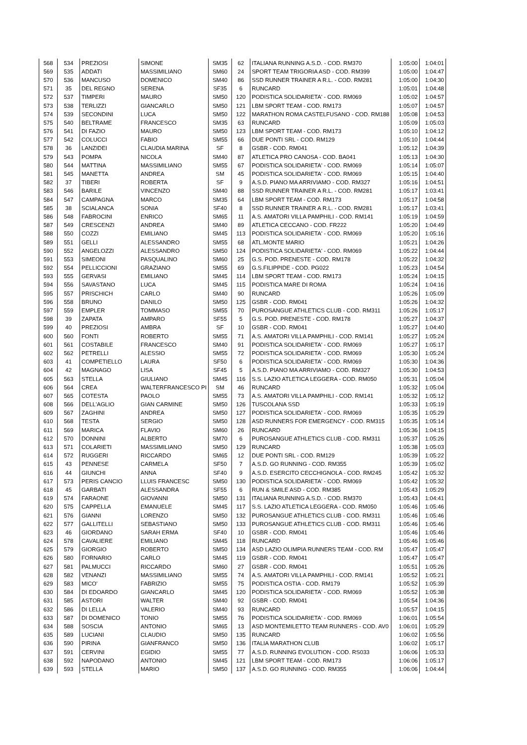| 568 | 534 | PREZIOSI | SIMONE | SM35 | 62 | ITALIANA RUNNING A.S.D. - COD. RM370 | 1:05:00 | 1:04:01 |
| 569 | 535 | ADDATI | MASSIMILIANO | SM60 | 24 | SPORT TEAM TRIGORIA ASD - COD. RM399 | 1:05:00 | 1:04:47 |
| 570 | 536 | MANCUSO | DOMENICO | SM40 | 86 | SSD RUNNER TRAINER A R.L. - COD. RM281 | 1:05:00 | 1:04:30 |
| 571 | 35 | DEL REGNO | SERENA | SF35 | 6 | RUNCARD | 1:05:01 | 1:04:48 |
| 572 | 537 | TIMPERI | MAURO | SM50 | 120 | PODISTICA SOLIDARIETA' - COD. RM069 | 1:05:02 | 1:04:57 |
| 573 | 538 | TERLIZZI | GIANCARLO | SM50 | 121 | LBM SPORT TEAM - COD. RM173 | 1:05:07 | 1:04:57 |
| 574 | 539 | SECONDINI | LUCA | SM50 | 122 | MARATHON ROMA CASTELFUSANO - COD. RM188 | 1:05:08 | 1:04:53 |
| 575 | 540 | BELTRAME | FRANCESCO | SM35 | 63 | RUNCARD | 1:05:09 | 1:05:03 |
| 576 | 541 | DI FAZIO | MAURO | SM50 | 123 | LBM SPORT TEAM - COD. RM173 | 1:05:10 | 1:04:12 |
| 577 | 542 | COLUCCI | FABIO | SM55 | 66 | DUE PONTI SRL - COD. RM129 | 1:05:10 | 1:04:44 |
| 578 | 36 | LANZIDEI | CLAUDIA MARINA | SF | 8 | GSBR - COD. RM041 | 1:05:12 | 1:04:39 |
| 579 | 543 | POMPA | NICOLA | SM40 | 87 | ATLETICA PRO CANOSA - COD. BA041 | 1:05:13 | 1:04:30 |
| 580 | 544 | MATTINA | MASSIMILIANO | SM55 | 67 | PODISTICA SOLIDARIETA' - COD. RM069 | 1:05:14 | 1:05:07 |
| 581 | 545 | MANETTA | ANDREA | SM | 45 | PODISTICA SOLIDARIETA' - COD. RM069 | 1:05:15 | 1:04:40 |
| 582 | 37 | TIBERI | ROBERTA | SF | 9 | A.S.D. PIANO MA ARRIVIAMO - COD. RM327 | 1:05:16 | 1:04:51 |
| 583 | 546 | BARILE | VINCENZO | SM40 | 88 | SSD RUNNER TRAINER A R.L. - COD. RM281 | 1:05:17 | 1:03:41 |
| 584 | 547 | CAMPAGNA | MARCO | SM35 | 64 | LBM SPORT TEAM - COD. RM173 | 1:05:17 | 1:04:58 |
| 585 | 38 | SCIALANCA | SONIA | SF40 | 8 | SSD RUNNER TRAINER A R.L. - COD. RM281 | 1:05:17 | 1:03:41 |
| 586 | 548 | FABROCINI | ENRICO | SM65 | 11 | A.S. AMATORI VILLA PAMPHILI - COD. RM141 | 1:05:19 | 1:04:59 |
| 587 | 549 | CRESCENZI | ANDREA | SM40 | 89 | ATLETICA CECCANO - COD. FR222 | 1:05:20 | 1:04:49 |
| 588 | 550 | COZZI | EMILIANO | SM45 | 113 | PODISTICA SOLIDARIETA' - COD. RM069 | 1:05:20 | 1:05:16 |
| 589 | 551 | GELLI | ALESSANDRO | SM55 | 68 | ATL.MONTE MARIO | 1:05:21 | 1:04:26 |
| 590 | 552 | ANGELOZZI | ALESSANDRO | SM50 | 124 | PODISTICA SOLIDARIETA' - COD. RM069 | 1:05:22 | 1:04:44 |
| 591 | 553 | SIMEONI | PASQUALINO | SM60 | 25 | G.S. POD. PRENESTE - COD. RM178 | 1:05:22 | 1:04:32 |
| 592 | 554 | PELLICCIONI | GRAZIANO | SM55 | 69 | G.S.FILIPPIDE - COD. PG022 | 1:05:23 | 1:04:54 |
| 593 | 555 | GERVASI | EMILIANO | SM45 | 114 | LBM SPORT TEAM - COD. RM173 | 1:05:24 | 1:04:15 |
| 594 | 556 | SAVASTANO | LUCA | SM45 | 115 | PODISTICA MARE DI ROMA | 1:05:24 | 1:04:16 |
| 595 | 557 | PRISCHICH | CARLO | SM40 | 90 | RUNCARD | 1:05:26 | 1:05:09 |
| 596 | 558 | BRUNO | DANILO | SM50 | 125 | GSBR - COD. RM041 | 1:05:26 | 1:04:32 |
| 597 | 559 | EMPLER | TOMMASO | SM55 | 70 | PUROSANGUE ATHLETICS CLUB - COD. RM311 | 1:05:26 | 1:05:17 |
| 598 | 39 | ZAPATA | AMPARO | SF55 | 5 | G.S. POD. PRENESTE - COD. RM178 | 1:05:27 | 1:04:37 |
| 599 | 40 | PREZIOSI | AMBRA | SF | 10 | GSBR - COD. RM041 | 1:05:27 | 1:04:40 |
| 600 | 560 | FONTI | ROBERTO | SM55 | 71 | A.S. AMATORI VILLA PAMPHILI - COD. RM141 | 1:05:27 | 1:05:24 |
| 601 | 561 | COSTABILE | FRANCESCO | SM40 | 91 | PODISTICA SOLIDARIETA' - COD. RM069 | 1:05:27 | 1:05:17 |
| 602 | 562 | PETRELLI | ALESSIO | SM55 | 72 | PODISTICA SOLIDARIETA' - COD. RM069 | 1:05:30 | 1:05:24 |
| 603 | 41 | COMPETIELLO | LAURA | SF50 | 6 | PODISTICA SOLIDARIETA' - COD. RM069 | 1:05:30 | 1:04:36 |
| 604 | 42 | MAGNAGO | LISA | SF45 | 5 | A.S.D. PIANO MA ARRIVIAMO - COD. RM327 | 1:05:30 | 1:04:53 |
| 605 | 563 | STELLA | GIULIANO | SM45 | 116 | S.S. LAZIO ATLETICA LEGGERA - COD. RM050 | 1:05:31 | 1:05:04 |
| 606 | 564 | CREA | WALTERFRANCESCO PI | SM | 46 | RUNCARD | 1:05:32 | 1:05:04 |
| 607 | 565 | COTESTA | PAOLO | SM55 | 73 | A.S. AMATORI VILLA PAMPHILI - COD. RM141 | 1:05:32 | 1:05:12 |
| 608 | 566 | DELL'AGLIO | GIAN CARMINE | SM50 | 126 | TUSCOLANA SSD | 1:05:33 | 1:05:19 |
| 609 | 567 | ZAGHINI | ANDREA | SM50 | 127 | PODISTICA SOLIDARIETA' - COD. RM069 | 1:05:35 | 1:05:29 |
| 610 | 568 | TESTA | SERGIO | SM50 | 128 | ASD RUNNERS FOR EMERGENCY - COD. RM315 | 1:05:35 | 1:05:14 |
| 611 | 569 | MARICA | FLAVIO | SM60 | 26 | RUNCARD | 1:05:36 | 1:04:15 |
| 612 | 570 | DONNINI | ALBERTO | SM70 | 6 | PUROSANGUE ATHLETICS CLUB - COD. RM311 | 1:05:37 | 1:05:26 |
| 613 | 571 | COLARIETI | MASSIMILIANO | SM50 | 129 | RUNCARD | 1:05:38 | 1:05:03 |
| 614 | 572 | RUGGERI | RICCARDO | SM65 | 12 | DUE PONTI SRL - COD. RM129 | 1:05:39 | 1:05:22 |
| 615 | 43 | PENNESE | CARMELA | SF50 | 7 | A.S.D. GO RUNNING - COD. RM355 | 1:05:39 | 1:05:02 |
| 616 | 44 | GIUNCHI | ANNA | SF40 | 9 | A.S.D. ESERCITO CECCHIGNOLA - COD. RM245 | 1:05:42 | 1:05:32 |
| 617 | 573 | PERIS CANCIO | LLUIS FRANCESC | SM50 | 130 | PODISTICA SOLIDARIETA' - COD. RM069 | 1:05:42 | 1:05:32 |
| 618 | 45 | GARBATI | ALESSANDRA | SF55 | 6 | RUN & SMILE ASD - COD. RM385 | 1:05:43 | 1:05:29 |
| 619 | 574 | FARAONE | GIOVANNI | SM50 | 131 | ITALIANA RUNNING A.S.D. - COD. RM370 | 1:05:43 | 1:04:41 |
| 620 | 575 | CAPPELLA | EMANUELE | SM45 | 117 | S.S. LAZIO ATLETICA LEGGERA - COD. RM050 | 1:05:46 | 1:05:46 |
| 621 | 576 | GIANNI | LORENZO | SM50 | 132 | PUROSANGUE ATHLETICS CLUB - COD. RM311 | 1:05:46 | 1:05:46 |
| 622 | 577 | GALLITELLI | SEBASTIANO | SM50 | 133 | PUROSANGUE ATHLETICS CLUB - COD. RM311 | 1:05:46 | 1:05:46 |
| 623 | 46 | GIORDANO | SARAH ERMA | SF40 | 10 | GSBR - COD. RM041 | 1:05:46 | 1:05:46 |
| 624 | 578 | CAVALIERE | EMILIANO | SM45 | 118 | RUNCARD | 1:05:46 | 1:05:46 |
| 625 | 579 | GIORGIO | ROBERTO | SM50 | 134 | ASD LAZIO OLIMPIA RUNNERS TEAM - COD. RM | 1:05:47 | 1:05:47 |
| 626 | 580 | FORNARIO | CARLO | SM45 | 119 | GSBR - COD. RM041 | 1:05:47 | 1:05:47 |
| 627 | 581 | PALMUCCI | RICCARDO | SM60 | 27 | GSBR - COD. RM041 | 1:05:51 | 1:05:26 |
| 628 | 582 | VENANZI | MASSIMILIANO | SM55 | 74 | A.S. AMATORI VILLA PAMPHILI - COD. RM141 | 1:05:52 | 1:05:21 |
| 629 | 583 | MICO' | FABRIZIO | SM55 | 75 | PODISTICA OSTIA - COD. RM179 | 1:05:52 | 1:05:39 |
| 630 | 584 | DI EDOARDO | GIANCARLO | SM45 | 120 | PODISTICA SOLIDARIETA' - COD. RM069 | 1:05:52 | 1:05:38 |
| 631 | 585 | ASTORI | WALTER | SM40 | 92 | GSBR - COD. RM041 | 1:05:54 | 1:04:36 |
| 632 | 586 | DI LELLA | VALERIO | SM40 | 93 | RUNCARD | 1:05:57 | 1:04:15 |
| 633 | 587 | DI DOMENICO | TONIO | SM55 | 76 | PODISTICA SOLIDARIETA' - COD. RM069 | 1:06:01 | 1:05:54 |
| 634 | 588 | SOSCIA | ANTONIO | SM65 | 13 | ASD MONTEMILETTO TEAM RUNNERS - COD. AV0 | 1:06:01 | 1:05:29 |
| 635 | 589 | LUCIANI | CLAUDIO | SM50 | 135 | RUNCARD | 1:06:02 | 1:05:56 |
| 636 | 590 | PIRINA | GIANFRANCO | SM50 | 136 | ITALIA MARATHON CLUB | 1:06:02 | 1:05:17 |
| 637 | 591 | CERVINI | EGIDIO | SM55 | 77 | A.S.D. RUNNING EVOLUTION - COD. RS033 | 1:06:06 | 1:05:33 |
| 638 | 592 | NAPODANO | ANTONIO | SM45 | 121 | LBM SPORT TEAM - COD. RM173 | 1:06:06 | 1:05:17 |
| 639 | 593 | STELLA | MARIO | SM50 | 137 | A.S.D. GO RUNNING - COD. RM355 | 1:06:06 | 1:04:44 |